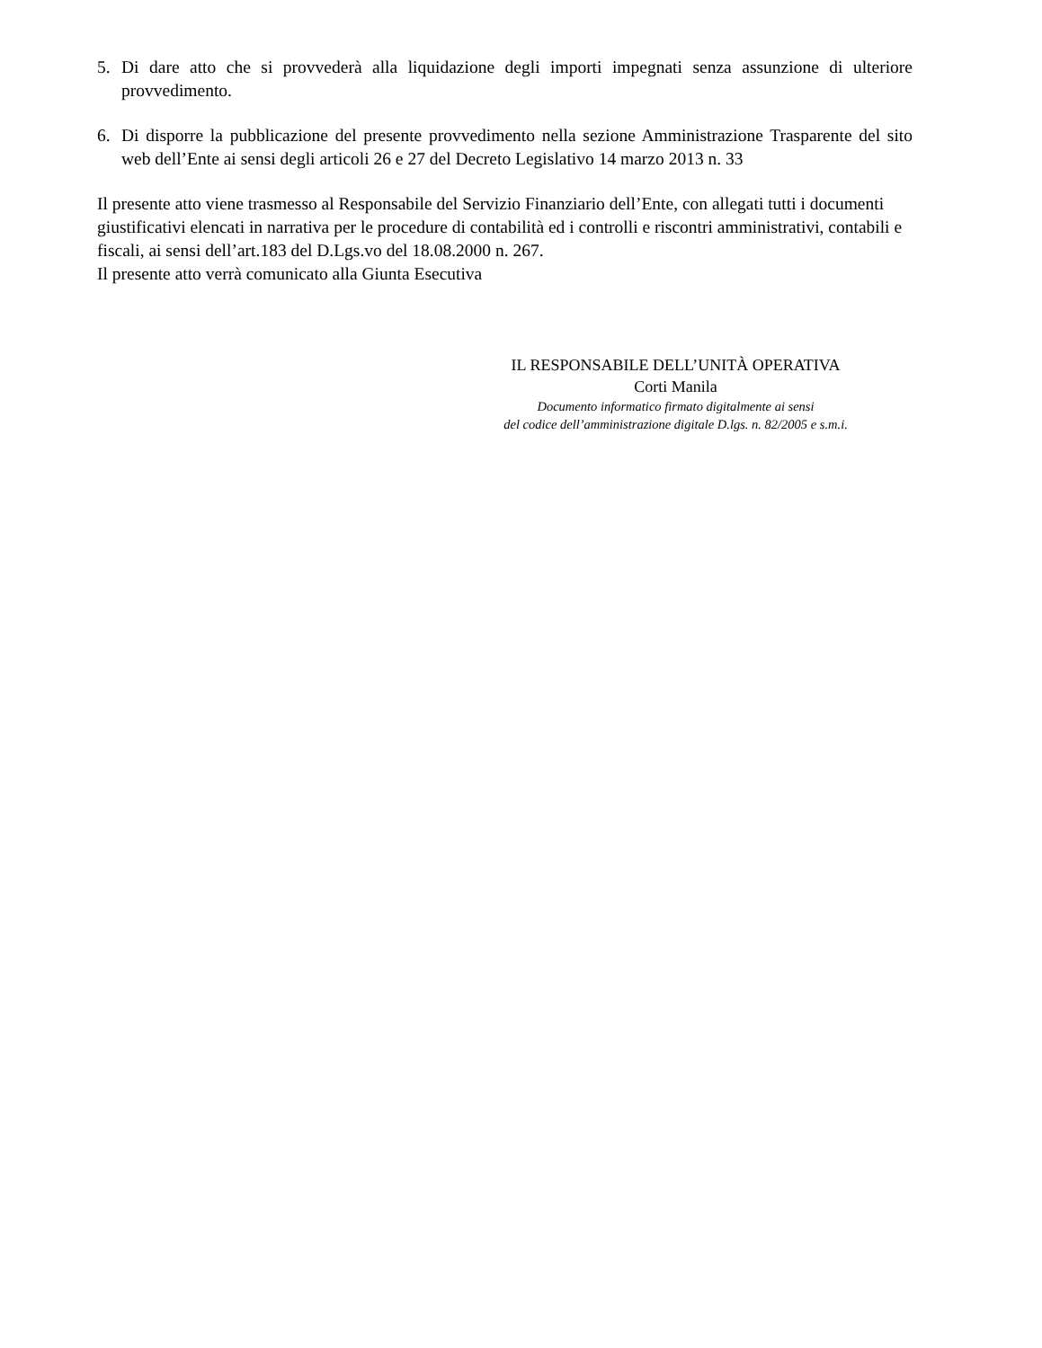5. Di dare atto che si provvederà alla liquidazione degli importi impegnati senza assunzione di ulteriore provvedimento.
6. Di disporre la pubblicazione del presente provvedimento nella sezione Amministrazione Trasparente del sito web dell’Ente ai sensi degli articoli 26 e 27 del Decreto Legislativo 14 marzo 2013 n. 33
Il presente atto viene trasmesso al Responsabile del Servizio Finanziario dell’Ente, con allegati tutti i documenti giustificativi elencati in narrativa per le procedure di contabilità ed i controlli e riscontri amministrativi, contabili e fiscali, ai sensi dell’art.183 del D.Lgs.vo del 18.08.2000 n. 267.
Il presente atto verrà comunicato alla Giunta Esecutiva
IL RESPONSABILE DELL’UNITÀ OPERATIVA
Corti Manila
Documento informatico firmato digitalmente ai sensi
del codice dell’amministrazione digitale D.lgs. n. 82/2005 e s.m.i.